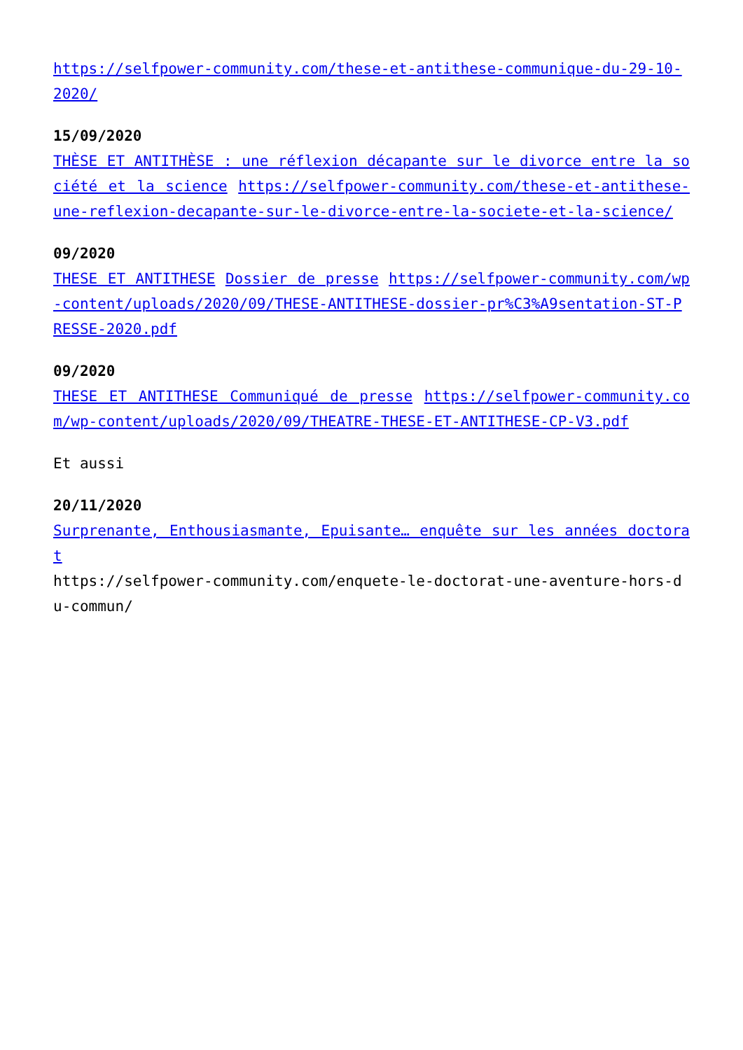https://selfpower-community.com/these-et-antithese-communique-du-29-10-2020/
15/09/2020
THÈSE ET ANTITHÈSE : une réflexion décapante sur le divorce entre la société et la science https://selfpower-community.com/these-et-antithese-une-reflexion-decapante-sur-le-divorce-entre-la-societe-et-la-science/
09/2020
THESE ET ANTITHESE Dossier de presse https://selfpower-community.com/wp-content/uploads/2020/09/THESE-ANTITHESE-dossier-pr%C3%A9sentation-ST-PRESSE-2020.pdf
09/2020
THESE ET ANTITHESE Communiqué de presse https://selfpower-community.com/wp-content/uploads/2020/09/THEATRE-THESE-ET-ANTITHESE-CP-V3.pdf
Et aussi
20/11/2020
Surprenante, Enthousiasmante, Epuisante… enquête sur les années doctorat
https://selfpower-community.com/enquete-le-doctorat-une-aventure-hors-du-commun/